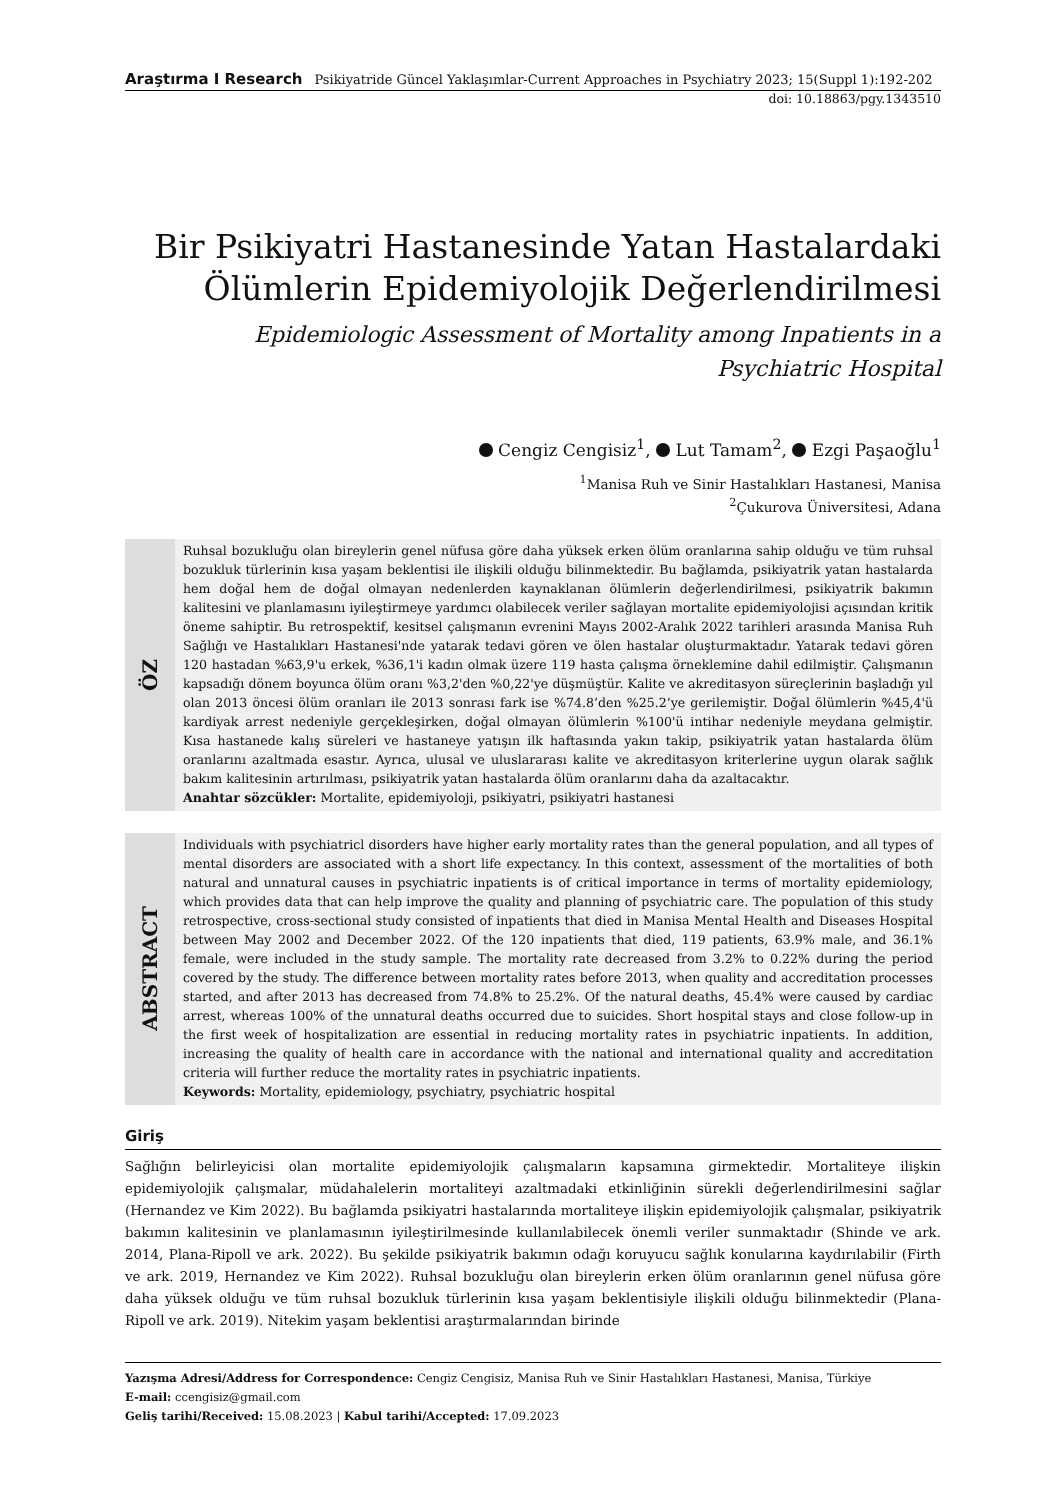Araştırma I Research Psikiyatride Güncel Yaklaşımlar-Current Approaches in Psychiatry 2023; 15(Suppl 1):192-202
doi: 10.18863/pgy.1343510
Bir Psikiyatri Hastanesinde Yatan Hastalardaki Ölümlerin Epidemiyolojik Değerlendirilmesi
Epidemiologic Assessment of Mortality among Inpatients in a Psychiatric Hospital
Cengiz Cengisiz<sup>1</sup>, Lut Tamam<sup>2</sup>, Ezgi Paşaoğlu<sup>1</sup>
<sup>1</sup> Manisa Ruh ve Sinir Hastalıkları Hastanesi, Manisa
<sup>2</sup> Çukurova Üniversitesi, Adana
ÖZ
Ruhsal bozukluğu olan bireylerin genel nüfusa göre daha yüksek erken ölüm oranlarına sahip olduğu ve tüm ruhsal bozukluk türlerinin kısa yaşam beklentisi ile ilişkili olduğu bilinmektedir. Bu bağlamda, psikiyatrik yatan hastalarda hem doğal hem de doğal olmayan nedenlerden kaynaklanan ölümlerin değerlendirilmesi, psikiyatrik bakımın kalitesini ve planlamasını iyileştirmeye yardımcı olabilecek veriler sağlayan mortalite epidemiyolojisi açısından kritik öneme sahiptir. Bu retrospektif, kesitsel çalışmanın evrenini Mayıs 2002-Aralık 2022 tarihleri arasında Manisa Ruh Sağlığı ve Hastalıkları Hastanesi'nde yatarak tedavi gören ve ölen hastalar oluşturmaktadır. Yatarak tedavi gören 120 hastadan %63,9'u erkek, %36,1'i kadın olmak üzere 119 hasta çalışma örneklemine dahil edilmiştir. Çalışmanın kapsadığı dönem boyunca ölüm oranı %3,2'den %0,22'ye düşmüştür. Kalite ve akreditasyon süreçlerinin başladığı yıl olan 2013 öncesi ölüm oranları ile 2013 sonrası fark ise %74.8’den %25.2’ye gerilemiştir. Doğal ölümlerin %45,4'ü kardiyak arrest nedeniyle gerçekleşirken, doğal olmayan ölümlerin %100'ü intihar nedeniyle meydana gelmiştir. Kısa hastanede kalış süreleri ve hastaneye yatışın ilk haftasında yakın takip, psikiyatrik yatan hastalarda ölüm oranlarını azaltmada esastır. Ayrıca, ulusal ve uluslararası kalite ve akreditasyon kriterlerine uygun olarak sağlık bakım kalitesinin artırılması, psikiyatrik yatan hastalarda ölüm oranlarını daha da azaltacaktır.
Anahtar sözcükler: Mortalite, epidemiyoloji, psikiyatri, psikiyatri hastanesi
ABSTRACT
Individuals with psychiatricl disorders have higher early mortality rates than the general population, and all types of mental disorders are associated with a short life expectancy. In this context, assessment of the mortalities of both natural and unnatural causes in psychiatric inpatients is of critical importance in terms of mortality epidemiology, which provides data that can help improve the quality and planning of psychiatric care. The population of this study retrospective, cross-sectional study consisted of inpatients that died in Manisa Mental Health and Diseases Hospital between May 2002 and December 2022. Of the 120 inpatients that died, 119 patients, 63.9% male, and 36.1% female, were included in the study sample. The mortality rate decreased from 3.2% to 0.22% during the period covered by the study. The difference between mortality rates before 2013, when quality and accreditation processes started, and after 2013 has decreased from 74.8% to 25.2%. Of the natural deaths, 45.4% were caused by cardiac arrest, whereas 100% of the unnatural deaths occurred due to suicides. Short hospital stays and close follow-up in the first week of hospitalization are essential in reducing mortality rates in psychiatric inpatients. In addition, increasing the quality of health care in accordance with the national and international quality and accreditation criteria will further reduce the mortality rates in psychiatric inpatients.
Keywords: Mortality, epidemiology, psychiatry, psychiatric hospital
Giriş
Sağlığın belirleyicisi olan mortalite epidemiyolojik çalışmaların kapsamına girmektedir. Mortaliteye ilişkin epidemiyolojik çalışmalar, müdahalelerin mortaliteyi azaltmadaki etkinliğinin sürekli değerlendirilmesini sağlar (Hernandez ve Kim 2022). Bu bağlamda psikiyatri hastalarında mortaliteye ilişkin epidemiyolojik çalışmalar, psikiyatrik bakımın kalitesinin ve planlamasının iyileştirilmesinde kullanılabilecek önemli veriler sunmaktadır (Shinde ve ark. 2014, Plana-Ripoll ve ark. 2022). Bu şekilde psikiyatrik bakımın odağı koruyucu sağlık konularına kaydırılabilir (Firth ve ark. 2019, Hernandez ve Kim 2022). Ruhsal bozukluğu olan bireylerin erken ölüm oranlarının genel nüfusa göre daha yüksek olduğu ve tüm ruhsal bozukluk türlerinin kısa yaşam beklentisiyle ilişkili olduğu bilinmektedir (Plana-Ripoll ve ark. 2019). Nitekim yaşam beklentisi araştırmalarından birinde
Yazışma Adresi/Address for Correspondence: Cengiz Cengisiz, Manisa Ruh ve Sinir Hastalıkları Hastanesi, Manisa, Türkiye
E-mail: ccengisiz@gmail.com
Geliş tarihi/Received: 15.08.2023 | Kabul tarihi/Accepted: 17.09.2023